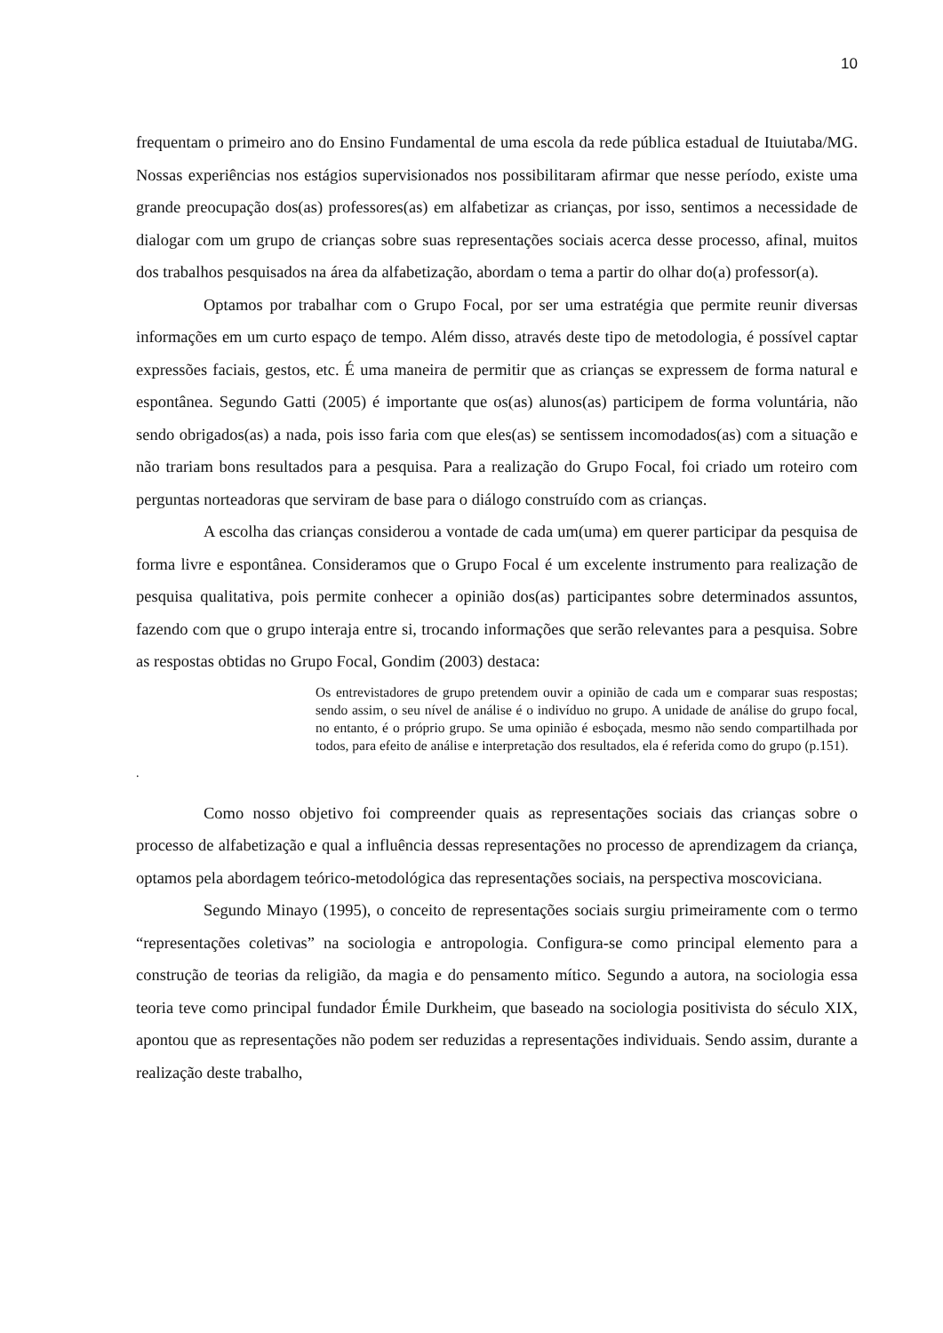10
frequentam o primeiro ano do Ensino Fundamental de uma escola da rede pública estadual de Ituiutaba/MG. Nossas experiências nos estágios supervisionados nos possibilitaram afirmar que nesse período, existe uma grande preocupação dos(as) professores(as) em alfabetizar as crianças, por isso, sentimos a necessidade de dialogar com um grupo de crianças sobre suas representações sociais acerca desse processo, afinal, muitos dos trabalhos pesquisados na área da alfabetização, abordam o tema a partir do olhar do(a) professor(a).
Optamos por trabalhar com o Grupo Focal, por ser uma estratégia que permite reunir diversas informações em um curto espaço de tempo. Além disso, através deste tipo de metodologia, é possível captar expressões faciais, gestos, etc. É uma maneira de permitir que as crianças se expressem de forma natural e espontânea. Segundo Gatti (2005) é importante que os(as) alunos(as) participem de forma voluntária, não sendo obrigados(as) a nada, pois isso faria com que eles(as) se sentissem incomodados(as) com a situação e não trariam bons resultados para a pesquisa. Para a realização do Grupo Focal, foi criado um roteiro com perguntas norteadoras que serviram de base para o diálogo construído com as crianças.
A escolha das crianças considerou a vontade de cada um(uma) em querer participar da pesquisa de forma livre e espontânea. Consideramos que o Grupo Focal é um excelente instrumento para realização de pesquisa qualitativa, pois permite conhecer a opinião dos(as) participantes sobre determinados assuntos, fazendo com que o grupo interaja entre si, trocando informações que serão relevantes para a pesquisa. Sobre as respostas obtidas no Grupo Focal, Gondim (2003) destaca:
Os entrevistadores de grupo pretendem ouvir a opinião de cada um e comparar suas respostas; sendo assim, o seu nível de análise é o indivíduo no grupo. A unidade de análise do grupo focal, no entanto, é o próprio grupo. Se uma opinião é esboçada, mesmo não sendo compartilhada por todos, para efeito de análise e interpretação dos resultados, ela é referida como do grupo (p.151).
.
Como nosso objetivo foi compreender quais as representações sociais das crianças sobre o processo de alfabetização e qual a influência dessas representações no processo de aprendizagem da criança, optamos pela abordagem teórico-metodológica das representações sociais, na perspectiva moscoviciana.
Segundo Minayo (1995), o conceito de representações sociais surgiu primeiramente com o termo “representações coletivas” na sociologia e antropologia. Configura-se como principal elemento para a construção de teorias da religião, da magia e do pensamento mítico. Segundo a autora, na sociologia essa teoria teve como principal fundador Émile Durkheim, que baseado na sociologia positivista do século XIX, apontou que as representações não podem ser reduzidas a representações individuais. Sendo assim, durante a realização deste trabalho,